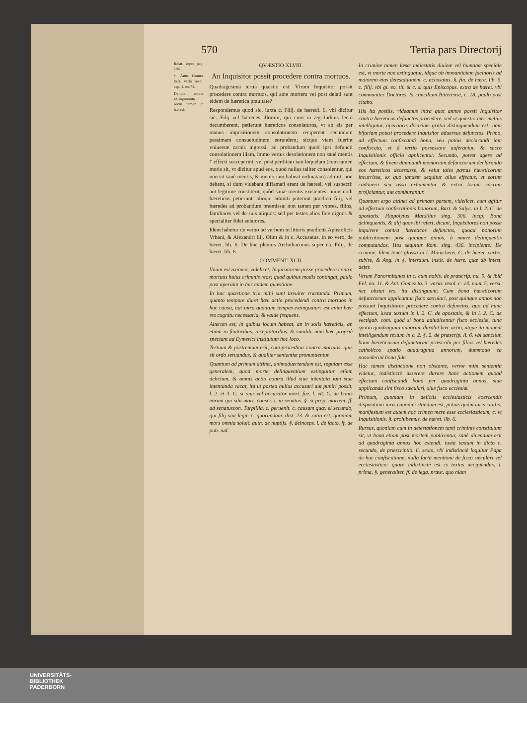570 Tertia pars Directorij
Relat. supra pag. 104.
† Anto. Gomez to.3. varia resol. cap. 1. nu.71.
Delicta morte extinguuntur, secus tamen in hæresi.
QVÆSTIO XLVIII.
An Inquisitor possit procedere contra mortuos.
Quadragesima tertia quæstio est: Vtrum Inquisitor possit procedere contra mortuos, qui ante mortem vel post delati sunt eidem de hæretica prauitate?
Respondemus quod sic, iuxta c. Filij. de hæredi. 6. vbi dicitur sic: Filij vel hæredes illorum, qui cum in ægritudinis lecto decumberent, petierunt hæreticos consolaturos, vt ab eis per manus impositionem consolationem reciperent secundum pessimam consuetudinem eorundem; sicque viam fuerint vniuersæ carnis ingressi, ad probandum quod ipsi defuncti consolationem illam, immo verius desolationem non sanè mentis † effecti susceperint, vel post perditam iam loquelam (cum tamen moris sit, vt dicitur apud eos, quod nullus taliter consolentur, qui non sit sanè mentis, & memoriam habeat ordinatam) admitti non debent, si dum viuebant diffamati erant de hæresi, vel suspecti: aut legitime constiterit, quòd sanæ mentis existentes, huiusmodi hæreticos petierunt: alioqui admitti poterunt prædicti filij, vel hæredes ad probandum præmissa: non tamen per vxores, filios, familiares vel de suis aliquos: sed per testes alios fide dignos & specialiter fidei zelatores.
Idem habetur de verbo ad verbum in litteris prædictis Apostolicis Vrbani, & Alexandri iiij. Olim & in c. Accusatus. in eo vero, de hæret. lib. 6. De hoc plenius Archidiaconus super ca. Filij. de hæret. lib. 6.
COMMENT. XCII.
Vnum est axioma, videlicet, Inquisitorem posse procedere contra mortuos huius criminis reos; quod quibus modis contingat, paulo post aperiam in hac eadem quæstione.
In hac quæstione tria mihi sunt breuiter tractanda. Primum, quanto tempore duret hæc actio procedendi contra mortuos in hac causa, aut intra quantum tempus extinguatur: est enim hæc res cognitu necessaria, & valde frequens.
Alterum est, in quibus locum habeat, an in solis hæreticis, an etiam in fautoribus, receptatoribus, & similib. nam hæc propriè spectant ad Eymerici institutum hoc loco.
Tertium & postremum erit, cum proceditur contra mortuos, quis sit ordo seruandus, & qualiter sententiæ pronuntientur.
Quantum ad primum attinet, animaduertendum est, regulam esse generalem, quod morte delinquentium extinguitur etiam delictum, & omnis actio contra illud siue intentata iam siue intentanda vacat, ita ut postea nullus accusari aut puniri possit, l. 2. et 3. C. si reus vel accusator mort. fue. l. vlt. C. de bonis eorum qui sibi mort. consci. l. in senatus. §. si prop. mortem. ff. ad senatuscon. Turpillia. c. peruenit. c. causam quæ. el secundo, qui filij sint legit. c. quorundam. dist. 23. & ratio est, quoniam mors omnia soluit. auth. de nuptijs. §. deinceps. l. de facto. ff. de pub. iud.
In crimine tamen læsæ maiestatis diuinæ vel humanæ speciale est, vt morte non extinguatur, idque ob immanitatem facinoris ad maiorem eius detestationem. c. accusatus. §. fin. de hære. lib. 6. c. filij. vbi gl. eo. tit. & c. si quis Episcopus. extra de hæret. vbi communiter Doctores, & concilium Bitterense, c. 18. paulo post citabo.
His ita positis, videamus intra quot annos possit Inquisitor contra hæreticos defunctos procedere. sed vt quæstio hæc melius intelligatur, apertioris doctrinæ gratia distinguendum est: nam bifariam potest procedere Inquisitor aduersus defunctos. Primo, ad effectum confiscandi bona, seu potius declarandi iam confiscata, vt à tertio possessore auferantur, & sacro Inquisitionis officio applicentur. Secundo, potest agere ad effectum, & finem damnandi memoriam defunctorum declarando eos hæreticos decessisse, & velut tales pœnas hæreticorum incurrisse, ex quo tandem sequitur alius effectus, vt eorum cadauera seu ossa exhumentur & extra locum sacrum proijciantur, aut comburantur.
Quantum ergo attinet ad primam partem, videlicet, cum agitur ad effectum confiscationis bonorum, Bart. & Salyc. in l. 2. C. de apostatis. Hippolytus Marsilius sing. 306. incip. Bona delinquentis, & alij quos ibi refert, dicunt, Inquisitores non posse inquirere contra hæreticos defunctos, quoad bonorum publicationem post quinque annos, à morte delinquentis computandos. Hos sequitur Rom. sing. 436. incipiente: De crimine. Idem tenet glossa in l. Manicheos. C. de hæret. verbo, subire, & Ang. in §. interdum. instit. de hære. quæ ab intest. defer.
Verum Panormitanus in c. cum nobis. de præscrip. nu. 9. & ibid Fel. nu. 11. & Ant. Gomez to. 3. varia. resol. c. 14. num. 5. versi. nec obstat tex. ita distinguunt: Cum bona hæreticorum defunctorum applicantur fisco sæculari, post quinque annos non possunt Inquisitores procedere contra defunctos, quo ad hunc effectum, iuxta textum in l. 2. C. de apostatis, & in l. 2. C. de vectigab. com. quòd si bona adiudicentur fisco ecclesiæ, tunc spatio quadraginta annorum durabit hæc actio, atque ita monent intelligendum textum in c. 2. §. 2. de præscrip. li. 6. vbi sancitur, bona hæreticorum defunctorum præscribi per filios vel hæredes catholicos spatio quadraginta annorum, dummodo ea possederint bona fide.
Hac tamen distinctione non obstante, verior mihi sententia videtur, indistinctè asserere durare hanc actionem quoad effectum confiscandi bona per quadraginta annos, siue applicanda sint fisco sæculari, siue fisco ecclesiæ.
Primum, quoniam in delictis ecclesiasticis coercendis dispositioni iuris canonici standum est, potius quàm iuris ciuilis: manifestum est autem hoc crimen mere esse ecclesiasticum, c. vt Inquisitionis. §. prohibemus. de hæret. lib. 6.
Rursus, quoniam cum in detestationem tanti criminis constitutum sit, vt bona etiam post mortem publicentur, sanè dicendum erit ad quadraginta annos hoc extendi, iuxta textum in dicto c. secundo, de præscriptio. li. sexto, vbi indistinctè loquitur Papa de hac confiscatione, nulla facta mentione de fisco sæculari vel ecclesiastico: quare indistinctè est is textus accipiendus, l. prima, §. generaliter. ff. de lega. præst. quo niam
UNIVERSITÄTS-
BIBLIOTHEK
PADERBORN